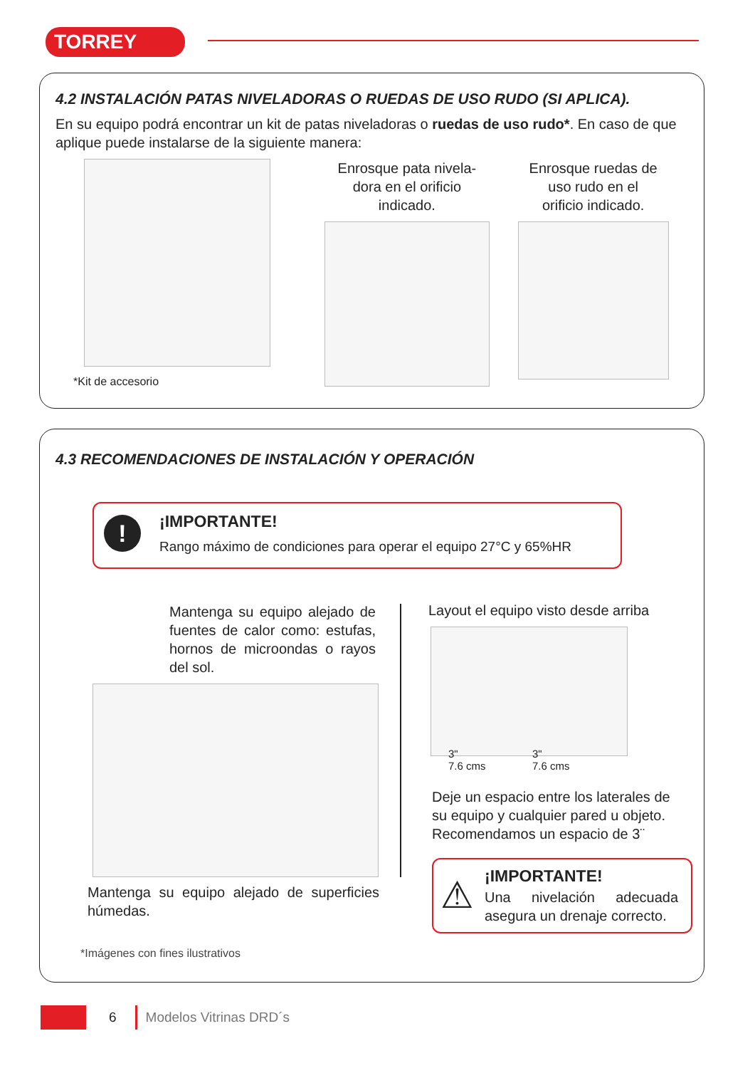TORREY
4.2 INSTALACIÓN PATAS NIVELADORAS O RUEDAS DE USO RUDO (SI APLICA).
En su equipo podrá encontrar un kit de patas niveladoras o ruedas de uso rudo*. En caso de que aplique puede instalarse de la siguiente manera:
*Kit de accesorio
Enrosque pata nivela-
dora en el orificio
indicado.
Enrosque ruedas de
uso rudo en el
orificio indicado.
4.3 RECOMENDACIONES DE INSTALACIÓN Y OPERACIÓN
! ¡IMPORTANTE!
Rango máximo de condiciones para operar el equipo 27°C y 65%HR
Mantenga su equipo alejado de fuentes de calor como: estufas, hornos de microondas o rayos del sol.
Mantenga su equipo alejado de superficies húmedas.
Layout el equipo visto desde arriba
3"
7.6 cms
3"
7.6 cms
Deje un espacio entre los laterales de su equipo y cualquier pared u objeto. Recomendamos un espacio de 3¨
⚠ ¡IMPORTANTE!
Una nivelación adecuada asegura un drenaje correcto.
*Imágenes con fines ilustrativos
6 Modelos Vitrinas DRD´s